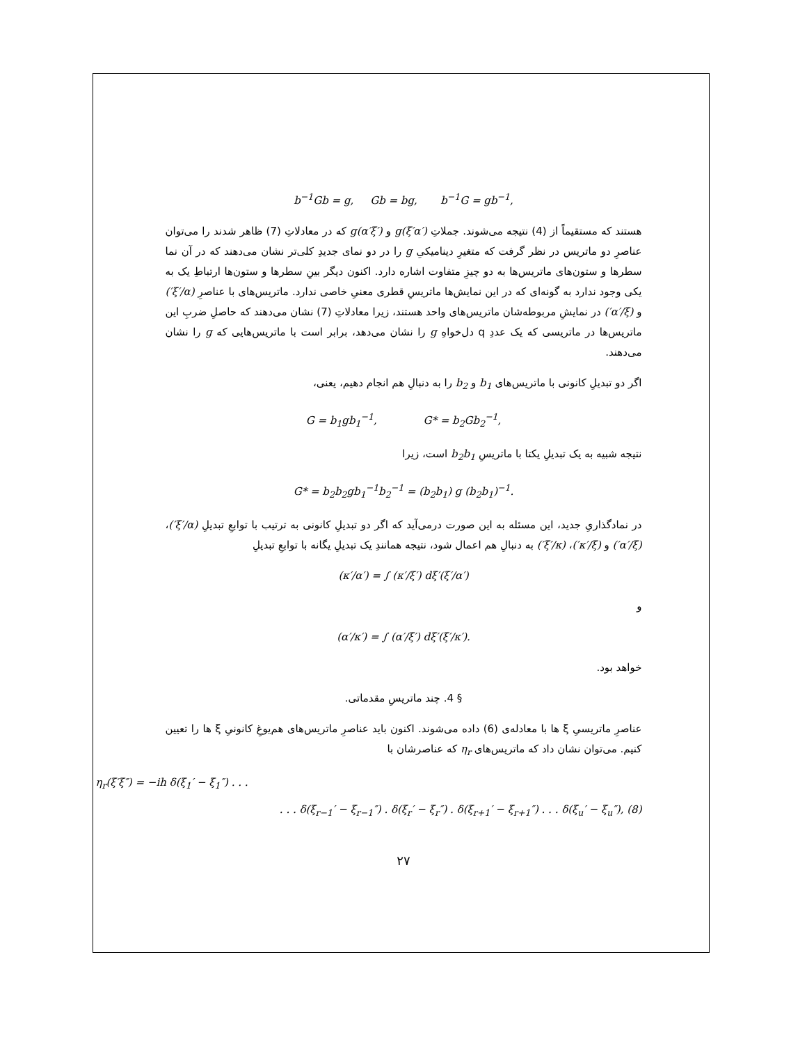b<sup>−1</sup>Gb = g, Gb = bg, b<sup>−1</sup>G = gb<sup>−1</sup>,
هستند که مستقیماً از (4) نتیجه می‌شوند. جملاتِ g(ξ′α′) و g(α′ξ′) که در معادلاتِ (7) ظاهر شدند را می‌توان عناصرِ دو ماتریس در نظر گرفت که متغیرِ دینامیکیِ g را در دو نمای جدیدِ کلی‌تر نشان می‌دهند که در آن نما سطرها و ستون‌های ماتریس‌ها به دو چیزِ متفاوت اشاره دارد. اکنون دیگر بینِ سطرها و ستون‌ها ارتباطِ یک به یکی وجود ندارد به گونه‌ای که در این نمایش‌ها ماتریسِ قطری معنیِ خاصی ندارد. ماتریس‌های با عناصرِ (ξ′/α′) و (α′/ξ′) در نمایشِ مربوطه‌شان ماتریس‌های واحد هستند، زیرا معادلاتِ (7) نشان می‌دهند که حاصلِ ضربِ این ماتریس‌ها در ماتریسی که یک عددِ q دل‌خواهِ g را نشان می‌دهد، برابر است با ماتریس‌هایی که g را نشان می‌دهند.
اگر دو تبدیلِ کانونی با ماتریس‌های b<sub>1</sub> و b<sub>2</sub> را به دنبالِ هم انجام دهیم، یعنی،
G = b<sub>1</sub>gb<sub>1</sub><sup>−1</sup>, G* = b<sub>2</sub>Gb<sub>2</sub><sup>−1</sup>,
نتیجه شبیه به یک تبدیلِ یکتا با ماتریسِ b<sub>2</sub>b<sub>1</sub> است، زیرا
G* = b<sub>2</sub>b<sub>2</sub>gb<sub>1</sub><sup>−1</sup>b<sub>2</sub><sup>−1</sup> = (b<sub>2</sub>b<sub>1</sub>) g (b<sub>2</sub>b<sub>1</sub>)<sup>−1</sup>.
در نمادگذاریِ جدید، این مسئله به این صورت درمی‌آید که اگر دو تبدیلِ کانونی به ترتیب با توابعِ تبدیلِ (ξ′/α′)، (α′/ξ′) و (κ′/ξ′)، (ξ′/κ′) به دنبالِ هم اعمال شود، نتیجه همانندِ یک تبدیلِ یگانه با توابعِ تبدیلِ
(κ′/α′) = ∫ (κ′/ξ′) dξ′(ξ′/α′)
و
(α′/κ′) = ∫ (α′/ξ′) dξ′(ξ′/κ′).
خواهد بود.
§ 4. چند ماتریسِ مقدماتی.
عناصرِ ماتریسیِ ξ ها با معادله‌ی (6) داده می‌شوند. اکنون باید عناصرِ ماتریس‌های هم‌یوغِ کانونیِ ξ ها را تعیین کنیم. می‌توان نشان داد که ماتریس‌های η<sub>r</sub> که عناصرشان با
η<sub>r</sub>(ξ′ξ″) = −ih δ(ξ<sub>1</sub>′ − ξ<sub>1</sub>″) . . .
. . . δ(ξ<sub>r−1</sub>′ − ξ<sub>r−1</sub>″) . δ(ξ<sub>r</sub>′ − ξ<sub>r</sub>″) . δ(ξ<sub>r+1</sub>′ − ξ<sub>r+1</sub>″) . . . δ(ξ<sub>u</sub>′ − ξ<sub>u</sub>″), (8)
۲۷